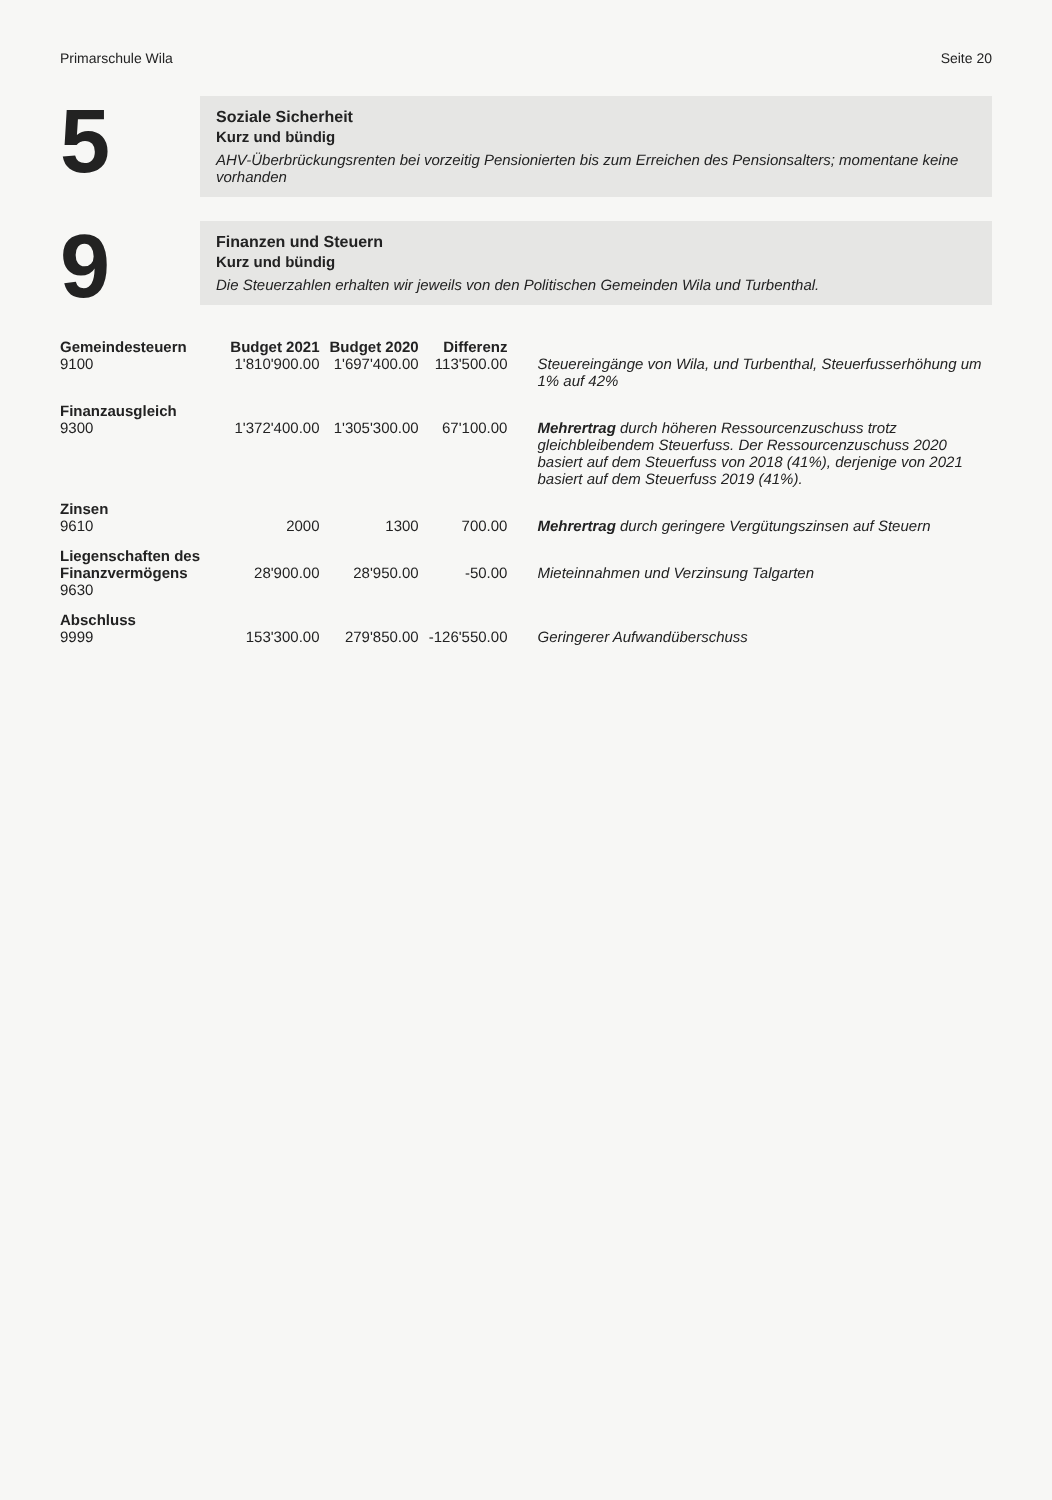Primarschule Wila Seite 20
5
Soziale Sicherheit
Kurz und bündig
AHV-Überbrückungsrenten bei vorzeitig Pensionierten bis zum Erreichen des Pensionsalters; momentane keine vorhanden
9
Finanzen und Steuern
Kurz und bündig
Die Steuerzahlen erhalten wir jeweils von den Politischen Gemeinden Wila und Turbenthal.
| Gemeindesteuern 9100 | Budget 2021 1'810'900.00 | Budget 2020 1'697'400.00 | Differenz 113'500.00 | Steuereingänge von Wila, und Turbenthal, Steuerfusserhöhung um 1% auf 42% |
| Finanzausgleich 9300 | 1'372'400.00 | 1'305'300.00 | 67'100.00 | Mehrertrag durch höheren Ressourcenzuschuss trotz gleichbleibendem Steuerfuss. Der Ressourcenzuschuss 2020 basiert auf dem Steuerfuss von 2018 (41%), derjenige von 2021 basiert auf dem Steuerfuss 2019 (41%). |
| Zinsen 9610 | 2000 | 1300 | 700.00 | Mehrertrag durch geringere Vergütungszinsen auf Steuern |
| Liegenschaften des Finanzvermögens 9630 | 28'900.00 | 28'950.00 | -50.00 | Mieteinnahmen und Verzinsung Talgarten |
| Abschluss 9999 | 153'300.00 | 279'850.00 | -126'550.00 | Geringerer Aufwandüberschuss |